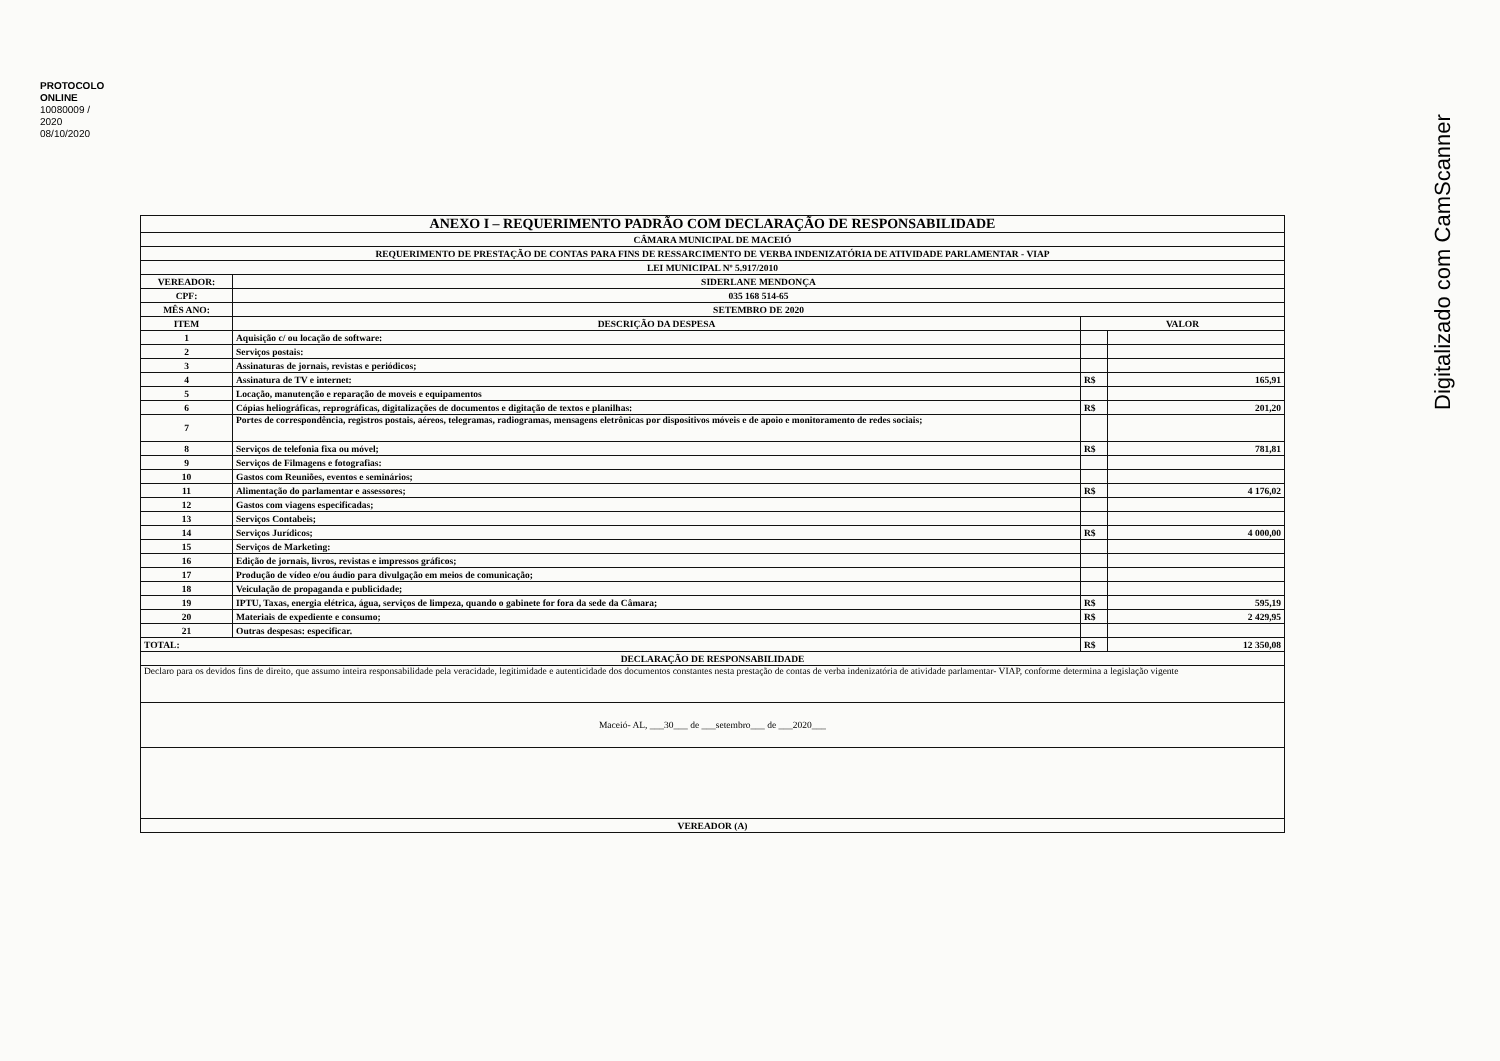PROTOCOLO ONLINE
10080009 / 2020
08/10/2020
Digitalizado com CamScanner
| ANEXO I – REQUERIMENTO PADRÃO COM DECLARAÇÃO DE RESPONSABILIDADE | | | |
| CÂMARA MUNICIPAL DE MACEIÓ | | | |
| REQUERIMENTO DE PRESTAÇÃO DE CONTAS PARA FINS DE RESSARCIMENTO DE VERBA INDENIZATÓRIA DE ATIVIDADE PARLAMENTAR - VIAP | | | |
| LEI MUNICIPAL Nº 5.917/2010 | | | |
| VEREADOR: | SIDERLANE MENDONÇA | | |
| CPF: | 035 168 514-65 | | |
| MÊS ANO: | SETEMBRO DE 2020 | | |
| ITEM | DESCRIÇÃO DA DESPESA | VALOR | |
| 1 | Aquisição c/ ou locação de software: | | |
| 2 | Serviços postais: | | |
| 3 | Assinaturas de jornais, revistas e periódicos; | | |
| 4 | Assinatura de TV e internet: | R$ | 165,91 |
| 5 | Locação, manutenção e reparação de moveis e equipamentos | | |
| 6 | Cópias heliográficas, reprográficas, digitalizações de documentos e digitação de textos e planilhas: | R$ | 201,20 |
| 7 | Portes de correspondência, registros postais, aéreos, telegramas, radiogramas, mensagens eletrônicas por dispositivos móveis e de apoio e monitoramento de redes sociais; | | |
| 8 | Serviços de telefonia fixa ou móvel; | R$ | 781,81 |
| 9 | Serviços de Filmagens e fotografias: | | |
| 10 | Gastos com Reuniões, eventos e seminários; | | |
| 11 | Alimentação do parlamentar e assessores; | R$ | 4 176,02 |
| 12 | Gastos com viagens especificadas; | | |
| 13 | Serviços Contabeis; | | |
| 14 | Serviços Jurídicos; | R$ | 4 000,00 |
| 15 | Serviços de Marketing: | | |
| 16 | Edição de jornais, livros, revistas e impressos gráficos; | | |
| 17 | Produção de vídeo e/ou áudio para divulgação em meios de comunicação; | | |
| 18 | Veiculação de propaganda e publicidade; | | |
| 19 | IPTU, Taxas, energia elétrica, água, serviços de limpeza, quando o gabinete for fora da sede da Câmara; | R$ | 595,19 |
| 20 | Materiais de expediente e consumo; | R$ | 2 429,95 |
| 21 | Outras despesas: especificar. | | |
| TOTAL: | | R$ | 12 350,08 |
| DECLARAÇÃO DE RESPONSABILIDADE | | | |
| Declaro para os devidos fins de direito, que assumo inteira responsabilidade pela veracidade, legitimidade e autenticidade dos documentos constantes nesta prestação de contas de verba indenizatória de atividade parlamentar- VIAP, conforme determina a legislação vigente | | | |
| Maceió- AL, ___30___ de ___setembro___ de ___2020___ | | | |
| VEREADOR (A) | | | |